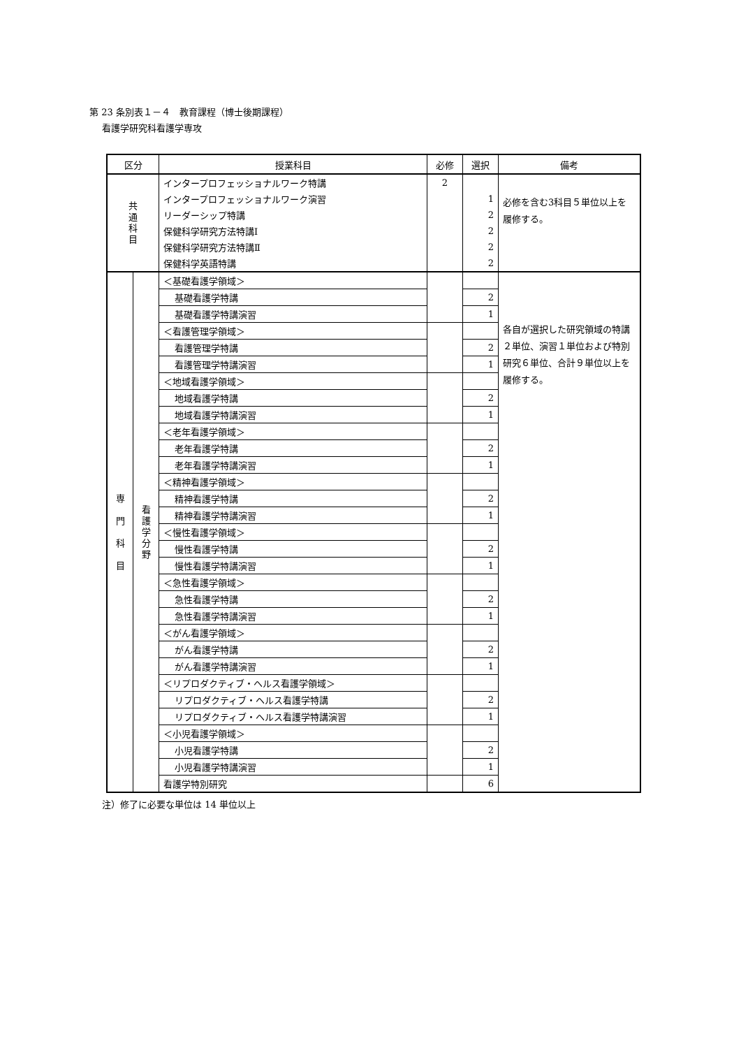第 23 条別表１－４　教育課程（博士後期課程）
看護学研究科看護学専攻
| 区分 | | 授業科目 | 必修 | 選択 | 備考 |
| --- | --- | --- | --- | --- | --- |
| 共 通 科 目 | | インタープロフェッショナルワーク特講 | 2 | | 必修を含む3科目５単位以上を履修する。 |
| | | インタープロフェッショナルワーク演習 | | 1 | |
| | | リーダーシップ特講 | | 2 | |
| | | 保健科学研究方法特講Ⅰ | | 2 | |
| | | 保健科学研究方法特講Ⅱ | | 2 | |
| | | 保健科学英語特講 | | 2 | |
| 専 門 科 目 | 看 護 学 分 野 | ＜基礎看護学領域＞ | | | 各自が選択した研究領域の特講２単位、演習１単位および特別研究６単位、合計９単位以上を履修する。 |
| | | 基礎看護学特講 | | 2 | |
| | | 基礎看護学特講演習 | | 1 | |
| | | ＜看護管理学領域＞ | | | |
| | | 看護管理学特講 | | 2 | |
| | | 看護管理学特講演習 | | 1 | |
| | | ＜地域看護学領域＞ | | | |
| | | 地域看護学特講 | | 2 | |
| | | 地域看護学特講演習 | | 1 | |
| | | ＜老年看護学領域＞ | | | |
| | | 老年看護学特講 | | 2 | |
| | | 老年看護学特講演習 | | 1 | |
| | | ＜精神看護学領域＞ | | | |
| | | 精神看護学特講 | | 2 | |
| | | 精神看護学特講演習 | | 1 | |
| | | ＜慢性看護学領域＞ | | | |
| | | 慢性看護学特講 | | 2 | |
| | | 慢性看護学特講演習 | | 1 | |
| | | ＜急性看護学領域＞ | | | |
| | | 急性看護学特講 | | 2 | |
| | | 急性看護学特講演習 | | 1 | |
| | | ＜がん看護学領域＞ | | | |
| | | がん看護学特講 | | 2 | |
| | | がん看護学特講演習 | | 1 | |
| | | ＜リプロダクティブ・ヘルス看護学領域＞ | | | |
| | | リプロダクティブ・ヘルス看護学特講 | | 2 | |
| | | リプロダクティブ・ヘルス看護学特講演習 | | 1 | |
| | | ＜小児看護学領域＞ | | | |
| | | 小児看護学特講 | | 2 | |
| | | 小児看護学特講演習 | | 1 | |
| | | 看護学特別研究 | | 6 | |
注）修了に必要な単位は 14 単位以上